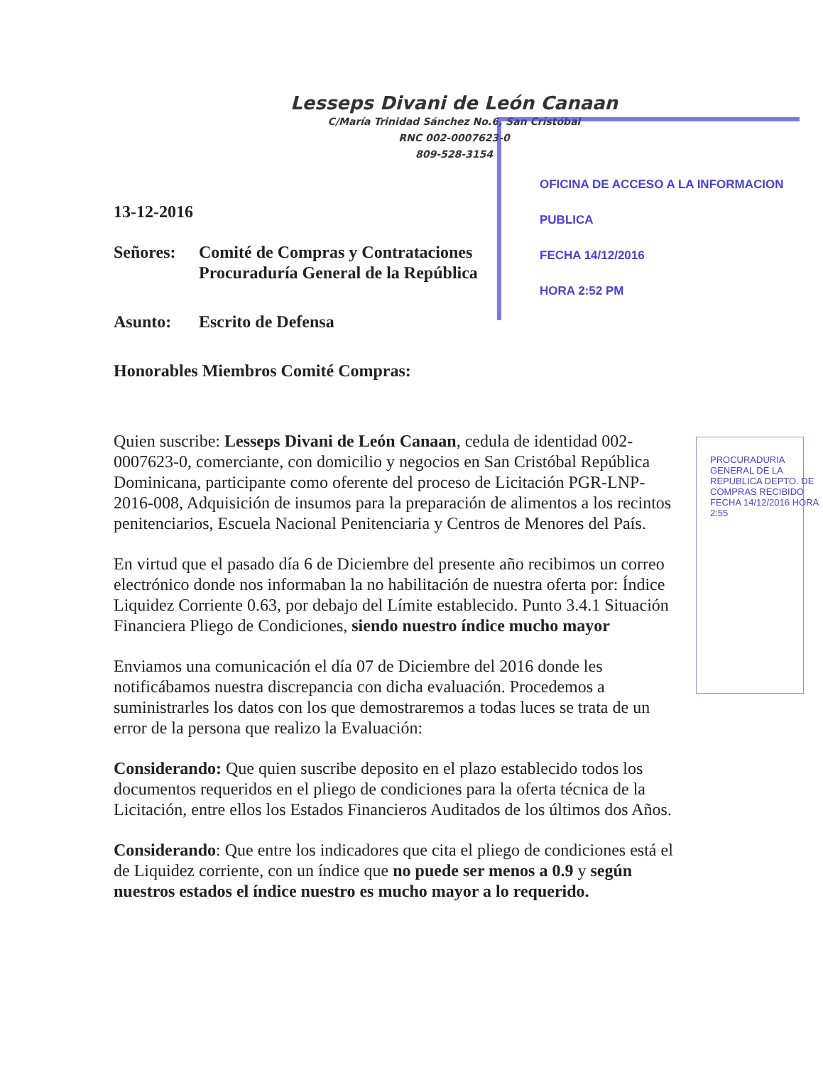Lesseps Divani de León Canaan
C/María Trinidad Sánchez No.6, San Cristóbal
RNC 002-0007623-0
809-528-3154
OFICINA DE ACCESO A LA INFORMACION PUBLICA
FECHA 14/12/2016
HORA 2:52 PM
PROCURADURIA GENERAL DE LA REPUBLICA DEPTO. DE COMPRAS RECIBIDO FECHA 14/12/2016 HORA 2:55
13-12-2016
Señores: Comité de Compras y Contrataciones
Procuraduría General de la República
Asunto: Escrito de Defensa
Honorables Miembros Comité Compras:
Quien suscribe: Lesseps Divani de León Canaan, cedula de identidad 002-0007623-0, comerciante, con domicilio y negocios en San Cristóbal República Dominicana, participante como oferente del proceso de Licitación PGR-LNP- 2016-008, Adquisición de insumos para la preparación de alimentos a los recintos penitenciarios, Escuela Nacional Penitenciaria y Centros de Menores del País.
En virtud que el pasado día 6 de Diciembre del presente año recibimos un correo electrónico donde nos informaban la no habilitación de nuestra oferta por: Índice Liquidez Corriente 0.63, por debajo del Límite establecido. Punto 3.4.1 Situación Financiera Pliego de Condiciones, siendo nuestro índice mucho mayor
Enviamos una comunicación el día 07 de Diciembre del 2016 donde les notificábamos nuestra discrepancia con dicha evaluación. Procedemos a suministrarles los datos con los que demostraremos a todas luces se trata de un error de la persona que realizo la Evaluación:
Considerando: Que quien suscribe deposito en el plazo establecido todos los documentos requeridos en el pliego de condiciones para la oferta técnica de la Licitación, entre ellos los Estados Financieros Auditados de los últimos dos Años.
Considerando: Que entre los indicadores que cita el pliego de condiciones está el de Liquidez corriente, con un índice que no puede ser menos a 0.9 y según nuestros estados el índice nuestro es mucho mayor a lo requerido.